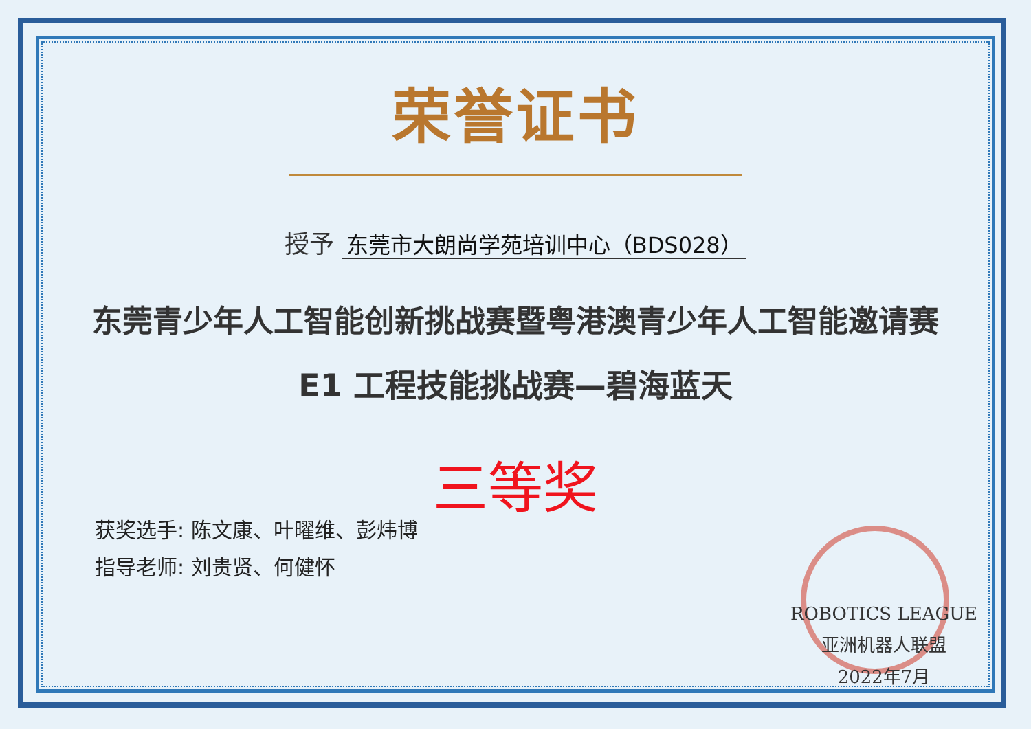荣誉证书
授予 东莞市大朗尚学苑培训中心（BDS028）
东莞青少年人工智能创新挑战赛暨粤港澳青少年人工智能邀请赛
E1 工程技能挑战赛—碧海蓝天
三等奖
获奖选手: 陈文康、叶曜维、彭炜博
指导老师: 刘贵贤、何健怀
ROBOTICS LEAGUE
亚洲机器人联盟
2022年7月